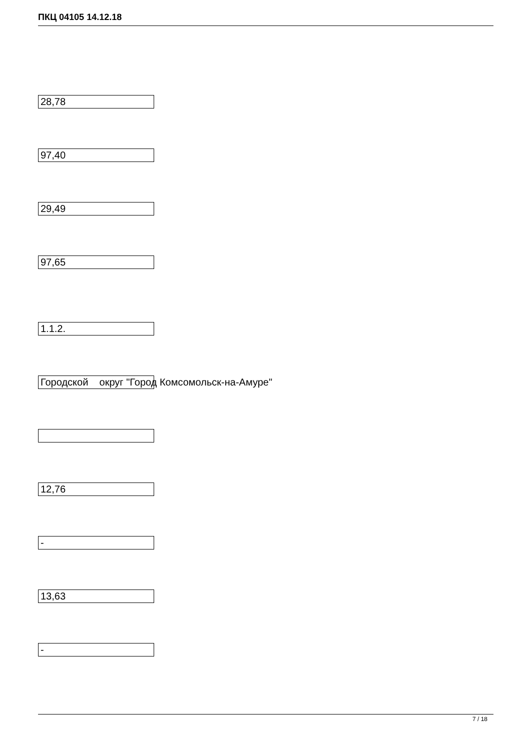ПКЦ 04105 14.12.18
28,78
97,40
29,49
97,65
1.1.2.
Городской округ "Город Комсомольск-на-Амуре"
12,76
-
13,63
-
7 / 18